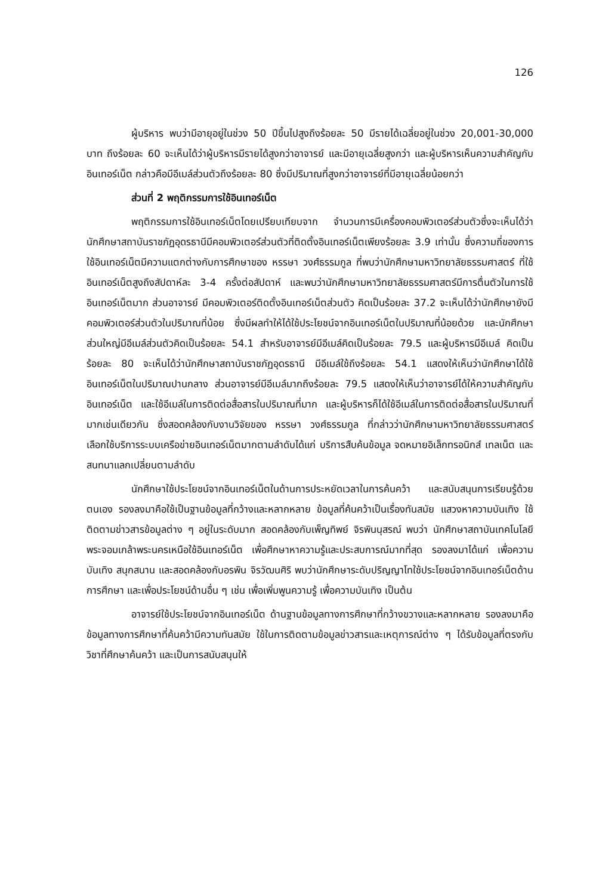126
ผู้บริหาร พบว่ามีอายุอยู่ในช่วง 50 ปีขึ้นไปสูงถึงร้อยละ 50 มีรายได้เฉลี่ยอยู่ในช่วง 20,001-30,000 บาท ถึงร้อยละ 60 จะเห็นได้ว่าผู้บริหารมีรายได้สูงกว่าอาจารย์ และมีอายุเฉลี่ยสูงกว่า และผู้บริหารเห็นความสำคัญกับอินเทอร์เน็ต กล่าวคือมีอีเมล์ส่วนตัวถึงร้อยละ 80 ซึ่งมีปริมาณที่สูงกว่าอาจารย์ที่มีอายุเฉลี่ยน้อยกว่า
ส่วนที่ 2 พฤติกรรมการใช้อินเทอร์เน็ต
พฤติกรรมการใช้อินเทอร์เน็ตโดยเปรียบเทียบจาก จำนวนการมีเครื่องคอมพิวเตอร์ส่วนตัวซึ่งจะเห็นได้ว่านักศึกษาสถาบันราชภัฏอุดรธานีมีคอมพิวเตอร์ส่วนตัวที่ติดตั้งอินเทอร์เน็ตเพียงร้อยละ 3.9 เท่านั้น ซึ่งความถี่ของการใช้อินเทอร์เน็ตมีความแตกต่างกับการศึกษาของ หรรษา วงศ์ธรรมกูล ที่พบว่านักศึกษามหาวิทยาลัยธรรมศาสตร์ ที่ใช้อินเทอร์เน็ตสูงถึงสัปดาห์ละ 3-4 ครั้งต่อสัปดาห์ และพบว่านักศึกษามหาวิทยาลัยธรรมศาสตร์มีการตื่นตัวในการใช้อินเทอร์เน็ตมาก ส่วนอาจารย์ มีคอมพิวเตอร์ติดตั้งอินเทอร์เน็ตส่วนตัว คิดเป็นร้อยละ 37.2 จะเห็นได้ว่านักศึกษายังมีคอมพิวเตอร์ส่วนตัวในปริมาณที่น้อย ซึ่งมีผลทำให้ได้ใช้ประโยชน์จากอินเทอร์เน็ตในปริมาณที่น้อยด้วย และนักศึกษาส่วนใหญ่มีอีเมล์ส่วนตัวคิดเป็นร้อยละ 54.1 สำหรับอาจารย์มีอีเมล์คิดเป็นร้อยละ 79.5 และผู้บริหารมีอีเมล์ คิดเป็นร้อยละ 80 จะเห็นได้ว่านักศึกษาสถาบันราชภัฏอุดรธานี มีอีเมล์ใช้ถึงร้อยละ 54.1 แสดงให้เห็นว่านักศึกษาได้ใช้อินเทอร์เน็ตในปริมาณปานกลาง ส่วนอาจารย์มีอีเมล์มากถึงร้อยละ 79.5 แสดงให้เห็นว่าอาจารย์ได้ให้ความสำคัญกับอินเทอร์เน็ต และใช้อีเมล์ในการติดต่อสื่อสารในปริมาณที่มาก และผู้บริหารก็ได้ใช้อีเมล์ในการติดต่อสื่อสารในปริมาณที่มากเช่นเดียวกัน ซึ่งสอดคล้องกับงานวิจัยของ หรรษา วงศ์ธรรมกูล ที่กล่าวว่านักศึกษามหาวิทยาลัยธรรมศาสตร์ เลือกใช้บริการระบบเครือข่ายอินเทอร์เน็ตมากตามลำดับได้แก่ บริการสืบค้นข้อมูล จดหมายอิเล็กทรอนิกส์ เทลเน็ต และสนทนาแลกเปลี่ยนตามลำดับ
นักศึกษาใช้ประโยชน์จากอินเทอร์เน็ตในด้านการประหยัดเวลาในการค้นคว้า และสนับสนุนการเรียนรู้ด้วยตนเอง รองลงมาคือใช้เป็นฐานข้อมูลที่กว้างและหลากหลาย ข้อมูลที่ค้นคว้าเป็นเรื่องทันสมัย แสวงหาความบันเทิง ใช้ติดตามข่าวสารข้อมูลต่าง ๆ อยู่ในระดับมาก สอดคล้องกับเพ็ญทิพย์ จิรพินนุสรณ์ พบว่า นักศึกษาสถาบันเทคโนโลยีพระจอมเกล้าพระนครเหนือใช้อินเทอร์เน็ต เพื่อศึกษาหาความรู้และประสบการณ์มากที่สุด รองลงมาได้แก่ เพื่อความบันเทิง สนุกสนาน และสอดคล้องกับอรพิน จิรวัฒนศิริ พบว่านักศึกษาระดับปริญญาโทใช้ประโยชน์จากอินเทอร์เน็ตด้านการศึกษา และเพื่อประโยชน์ด้านอื่น ๆ เช่น เพื่อเพิ่มพูนความรู้ เพื่อความบันเทิง เป็นต้น
อาจารย์ใช้ประโยชน์จากอินเทอร์เน็ต ด้านฐานข้อมูลทางการศึกษาที่กว้างขวางและหลากหลาย รองลงมาคือข้อมูลทางการศึกษาที่ค้นคว้ามีความทันสมัย ใช้ในการติดตามข้อมูลข่าวสารและเหตุการณ์ต่าง ๆ ได้รับข้อมูลที่ตรงกับวิชาที่ศึกษาค้นคว้า และเป็นการสนับสนุนให้